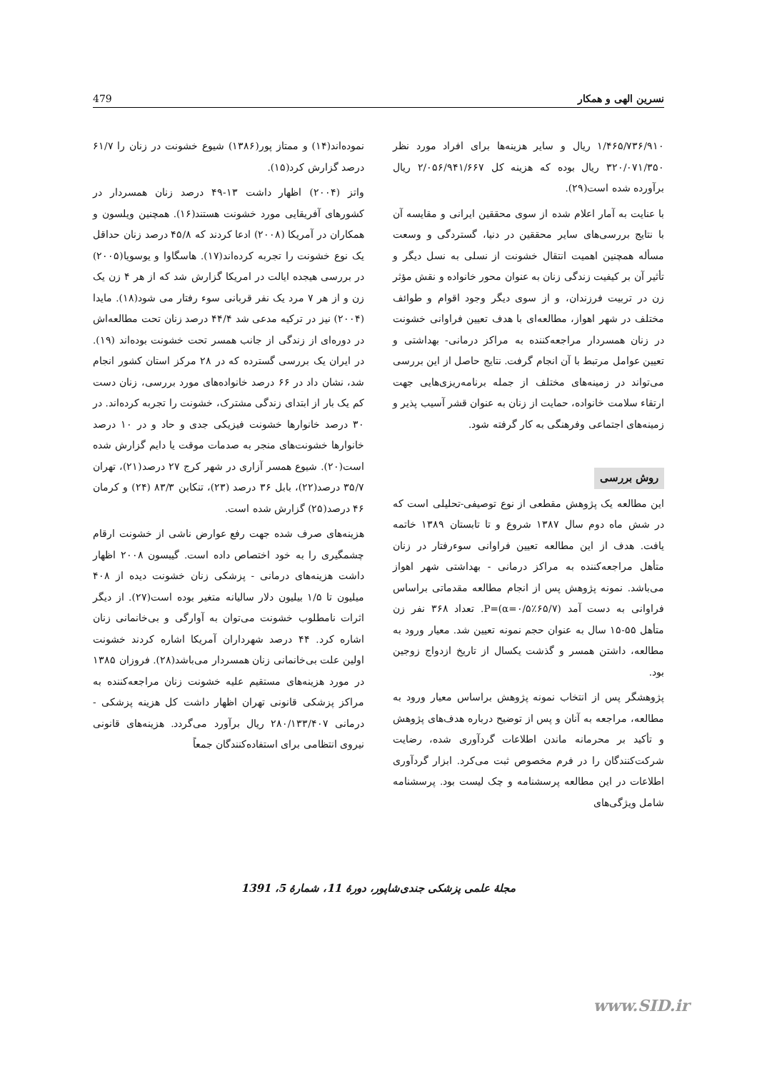نسرین الهی و همکار 479
نموده‌اند(۱۴) و ممتاز پور(۱۳۸۶) شیوع خشونت در زنان را ۶۱/۷ درصد گزارش کرد(۱۵).
واتز (۲۰۰۴) اظهار داشت ۱۳-۴۹ درصد زنان همسردار در کشورهای آفریقایی مورد خشونت هستند(۱۶). همچنین ویلسون و همکاران در آمریکا (۲۰۰۸) ادعا کردند که ۴۵/۸ درصد زنان حداقل یک نوع خشونت را تجربه کرده‌اند(۱۷). هاسگاوا و یوسویا(۲۰۰۵) در بررسی هیجده ایالت در امریکا گزارش شد که از هر ۴ زن یک زن و از هر ۷ مرد یک نفر قربانی سوء رفتار می شود(۱۸). مایدا (۲۰۰۴) نیز در ترکیه مدعی شد ۴۴/۴ درصد زنان تحت مطالعه‌اش در دوره‌ای از زندگی از جانب همسر تحت خشونت بوده‌اند (۱۹). در ایران یک بررسی گسترده که در ۲۸ مرکز استان کشور انجام شد، نشان داد در ۶۶ درصد خانواده‌های مورد بررسی، زنان دست کم یک بار از ابتدای زندگی مشترک، خشونت را تجربه کرده‌اند. در ۳۰ درصد خانوارها خشونت فیزیکی جدی و حاد و در ۱۰ درصد خانوارها خشونت‌های منجر به صدمات موقت یا دایم گزارش شده است(۲۰). شیوع همسر آزاری در شهر کرج ۲۷ درصد(۲۱)، تهران ۳۵/۷ درصد(۲۲)، بابل ۳۶ درصد (۲۳)، تنکابن ۸۳/۳ (۲۴) و کرمان ۴۶ درصد(۲۵) گزارش شده است.
هزینه‌های صرف شده جهت رفع عوارض ناشی از خشونت ارقام چشمگیری را به خود اختصاص داده است. گیبسون ۲۰۰۸ اظهار داشت هزینه‌های درمانی - پزشکی زنان خشونت دیده از ۴۰۸ میلیون تا ۱/۵ بیلیون دلار سالیانه متغیر بوده است(۲۷). از دیگر اثرات نامطلوب خشونت می‌توان به آوارگی و بی‌خانمانی زنان اشاره کرد. ۴۴ درصد شهرداران آمریکا اشاره کردند خشونت اولین علت بی‌خانمانی زنان همسردار می‌باشد(۲۸). فروزان ۱۳۸۵ در مورد هزینه‌های مستقیم علیه خشونت زنان مراجعه‌کننده به مراکز پزشکی قانونی تهران اظهار داشت کل هزینه پزشکی - درمانی ۲۸۰/۱۳۳/۴۰۷ ریال برآورد می‌گردد. هزینه‌های قانونی نیروی انتظامی برای استفاده‌کنندگان جمعاً
۱/۴۶۵/۷۳۶/۹۱۰ ریال و سایر هزینه‌ها برای افراد مورد نظر ۳۲۰/۰۷۱/۳۵۰ ریال بوده که هزینه کل ۲/۰۵۶/۹۴۱/۶۶۷ ریال برآورده شده است(۲۹).
با عنایت به آمار اعلام شده از سوی محققین ایرانی و مقایسه آن با نتایج بررسی‌های سایر محققین در دنیا، گستردگی و وسعت مسأله همچنین اهمیت انتقال خشونت از نسلی به نسل دیگر و تأثیر آن بر کیفیت زندگی زنان به عنوان محور خانواده و نقش مؤثر زن در تربیت فرزندان، و از سوی دیگر وجود اقوام و طوائف مختلف در شهر اهواز، مطالعه‌ای با هدف تعیین فراوانی خشونت در زنان همسردار مراجعه‌کننده به مراکز درمانی- بهداشتی و تعیین عوامل مرتبط با آن انجام گرفت. نتایج حاصل از این بررسی می‌تواند در زمینه‌های مختلف از جمله برنامه‌ریزی‌هایی جهت ارتقاء سلامت خانواده، حمایت از زنان به عنوان قشر آسیب پذیر و زمینه‌های اجتماعی وفرهنگی به کار گرفته شود.
روش بررسی
این مطالعه یک پژوهش مقطعی از نوع توصیفی-تحلیلی است که در شش ماه دوم سال ۱۳۸۷ شروع و تا تابستان ۱۳۸۹ خاتمه یافت. هدف از این مطالعه تعیین فراوانی سوءرفتار در زنان متأهل مراجعه‌کننده به مراکز درمانی - بهداشتی شهر اهواز می‌باشد. نمونه پژوهش پس از انجام مطالعه مقدماتی براساس فراوانی به دست آمد P=(α=۰/۵٪۶۵/۷). تعداد ۳۶۸ نفر زن متأهل ۵۵-۱۵ سال به عنوان حجم نمونه تعیین شد. معیار ورود به مطالعه، داشتن همسر و گذشت یکسال از تاریخ ازدواج زوجین بود.
پژوهشگر پس از انتخاب نمونه پژوهش براساس معیار ورود به مطالعه، مراجعه به آنان و پس از توضیح درباره هدف‌های پژوهش و تأکید بر محرمانه ماندن اطلاعات گردآوری شده، رضایت شرکت‌کنندگان را در فرم مخصوص ثبت می‌کرد. ابزار گردآوری اطلاعات در این مطالعه پرسشنامه و چک لیست بود. پرسشنامه شامل ویژگی‌های
مجلۀ علمی پزشکی جندی‌شاپور، دورۀ 11، شمارۀ 5، 1391
www.SID.ir